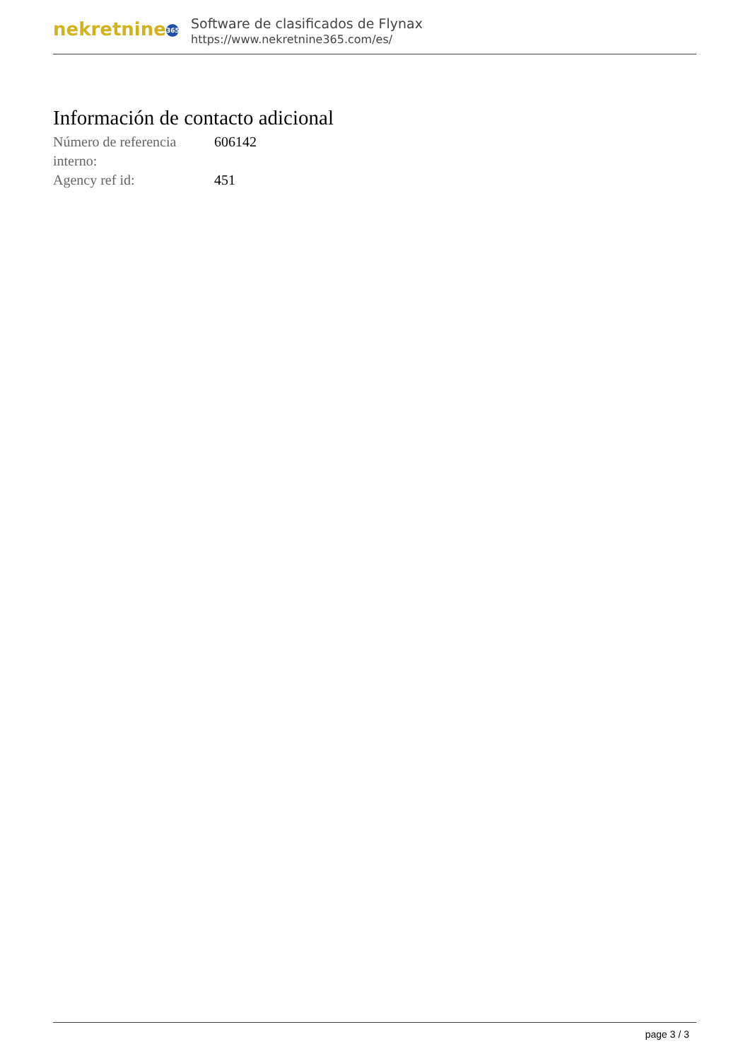nekretnine 365
Software de clasificados de Flynax
https://www.nekretnine365.com/es/
Información de contacto adicional
| Número de referencia interno: | 606142 |
| Agency ref id: | 451 |
page 3 / 3